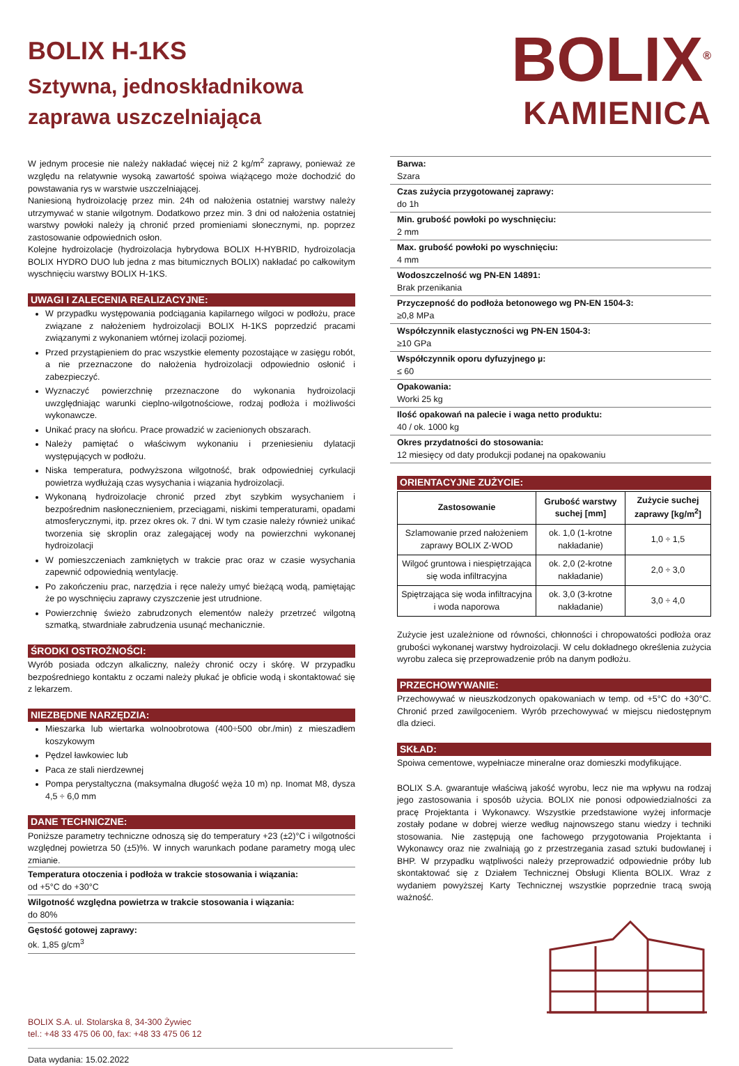BOLIX H-1KS
Sztywna, jednoskładnikowa
zaprawa uszczelniająca
BOLIX<sup>®</sup>
KAMIENICA
W jednym procesie nie należy nakładać więcej niż 2 kg/m<sup>2</sup> zaprawy, ponieważ ze względu na relatywnie wysoką zawartość spoiwa wiążącego może dochodzić do powstawania rys w warstwie uszczelniającej.
Naniesioną hydroizolację przez min. 24h od nałożenia ostatniej warstwy należy utrzymywać w stanie wilgotnym. Dodatkowo przez min. 3 dni od nałożenia ostatniej warstwy powłoki należy ją chronić przed promieniami słonecznymi, np. poprzez zastosowanie odpowiednich osłon.
Kolejne hydroizolacje (hydroizolacja hybrydowa BOLIX H-HYBRID, hydroizolacja BOLIX HYDRO DUO lub jedna z mas bitumicznych BOLIX) nakładać po całkowitym wyschnięciu warstwy BOLIX H-1KS.
UWAGI I ZALECENIA REALIZACYJNE:
W przypadku występowania podciągania kapilarnego wilgoci w podłożu, prace związane z nałożeniem hydroizolacji BOLIX H-1KS poprzedzić pracami związanymi z wykonaniem wtórnej izolacji poziomej.
Przed przystąpieniem do prac wszystkie elementy pozostające w zasięgu robót, a nie przeznaczone do nałożenia hydroizolacji odpowiednio osłonić i zabezpieczyć.
Wyznaczyć powierzchnię przeznaczone do wykonania hydroizolacji uwzględniając warunki cieplno-wilgotnościowe, rodzaj podłoża i możliwości wykonawcze.
Unikać pracy na słońcu. Prace prowadzić w zacienionych obszarach.
Należy pamiętać o właściwym wykonaniu i przeniesieniu dylatacji występujących w podłożu.
Niska temperatura, podwyższona wilgotność, brak odpowiedniej cyrkulacji powietrza wydłużają czas wysychania i wiązania hydroizolacji.
Wykonaną hydroizolacje chronić przed zbyt szybkim wysychaniem i bezpośrednim nasłonecznieniem, przeciągami, niskimi temperaturami, opadami atmosferycznymi, itp. przez okres ok. 7 dni. W tym czasie należy również unikać tworzenia się skroplin oraz zalegającej wody na powierzchni wykonanej hydroizolacji
W pomieszczeniach zamkniętych w trakcie prac oraz w czasie wysychania zapewnić odpowiednią wentylację.
Po zakończeniu prac, narzędzia i ręce należy umyć bieżącą wodą, pamiętając że po wyschnięciu zaprawy czyszczenie jest utrudnione.
Powierzchnię świeżo zabrudzonych elementów należy przetrzeć wilgotną szmatką, stwardniałe zabrudzenia usunąć mechanicznie.
ŚRODKI OSTROŻNOŚCI:
Wyrób posiada odczyn alkaliczny, należy chronić oczy i skórę. W przypadku bezpośredniego kontaktu z oczami należy płukać je obficie wodą i skontaktować się z lekarzem.
NIEZBĘDNE NARZĘDZIA:
Mieszarka lub wiertarka wolnoobrotowa (400÷500 obr./min) z mieszadłem koszykowym
Pędzel ławkowiec lub
Paca ze stali nierdzewnej
Pompa perystaltyczna (maksymalna długość węża 10 m) np. Inomat M8, dysza 4,5 ÷ 6,0 mm
DANE TECHNICZNE:
Poniższe parametry techniczne odnoszą się do temperatury +23 (±2)°C i wilgotności względnej powietrza 50 (±5)%. W innych warunkach podane parametry mogą ulec zmianie.
Temperatura otoczenia i podłoża w trakcie stosowania i wiązania:
od +5°C do +30°C
Wilgotność względna powietrza w trakcie stosowania i wiązania:
do 80%
Gęstość gotowej zaprawy:
ok. 1,85 g/cm<sup>3</sup>
BOLIX S.A. ul. Stolarska 8, 34-300 Żywiec
tel.: +48 33 475 06 00, fax: +48 33 475 06 12
Data wydania: 15.02.2022
Barwa:
Szara
Czas zużycia przygotowanej zaprawy:
do 1h
Min. grubość powłoki po wyschnięciu:
2 mm
Max. grubość powłoki po wyschnięciu:
4 mm
Wodoszczelność wg PN-EN 14891:
Brak przenikania
Przyczepność do podłoża betonowego wg PN-EN 1504-3:
≥0,8 MPa
Współczynnik elastyczności wg PN-EN 1504-3:
≥10 GPa
Współczynnik oporu dyfuzyjnego µ:
≤ 60
Opakowania:
Worki 25 kg
Ilość opakowań na palecie i waga netto produktu:
40 / ok. 1000 kg
Okres przydatności do stosowania:
12 miesięcy od daty produkcji podanej na opakowaniu
ORIENTACYJNE ZUŻYCIE:
| Zastosowanie | Grubość warstwy suchej [mm] | Zużycie suchej zaprawy [kg/m<sup>2</sup>] |
| --- | --- | --- |
| Szlamowanie przed nałożeniem zaprawy BOLIX Z-WOD | ok. 1,0 (1-krotne nakładanie) | 1,0 ÷ 1,5 |
| Wilgoć gruntowa i niespiętrzająca się woda infiltracyjna | ok. 2,0 (2-krotne nakładanie) | 2,0 ÷ 3,0 |
| Spiętrzająca się woda infiltracyjna i woda naporowa | ok. 3,0 (3-krotne nakładanie) | 3,0 ÷ 4,0 |
Zużycie jest uzależnione od równości, chłonności i chropowatości podłoża oraz grubości wykonanej warstwy hydroizolacji. W celu dokładnego określenia zużycia wyrobu zaleca się przeprowadzenie prób na danym podłożu.
PRZECHOWYWANIE:
Przechowywać w nieuszkodzonych opakowaniach w temp. od +5°C do +30°C. Chronić przed zawilgoceniem. Wyrób przechowywać w miejscu niedostępnym dla dzieci.
SKŁAD:
Spoiwa cementowe, wypełniacze mineralne oraz domieszki modyfikujące.
BOLIX S.A. gwarantuje właściwą jakość wyrobu, lecz nie ma wpływu na rodzaj jego zastosowania i sposób użycia. BOLIX nie ponosi odpowiedzialności za pracę Projektanta i Wykonawcy. Wszystkie przedstawione wyżej informacje zostały podane w dobrej wierze według najnowszego stanu wiedzy i techniki stosowania. Nie zastępują one fachowego przygotowania Projektanta i Wykonawcy oraz nie zwalniają go z przestrzegania zasad sztuki budowlanej i BHP. W przypadku wątpliwości należy przeprowadzić odpowiednie próby lub skontaktować się z Działem Technicznej Obsługi Klienta BOLIX. Wraz z wydaniem powyższej Karty Technicznej wszystkie poprzednie tracą swoją ważność.